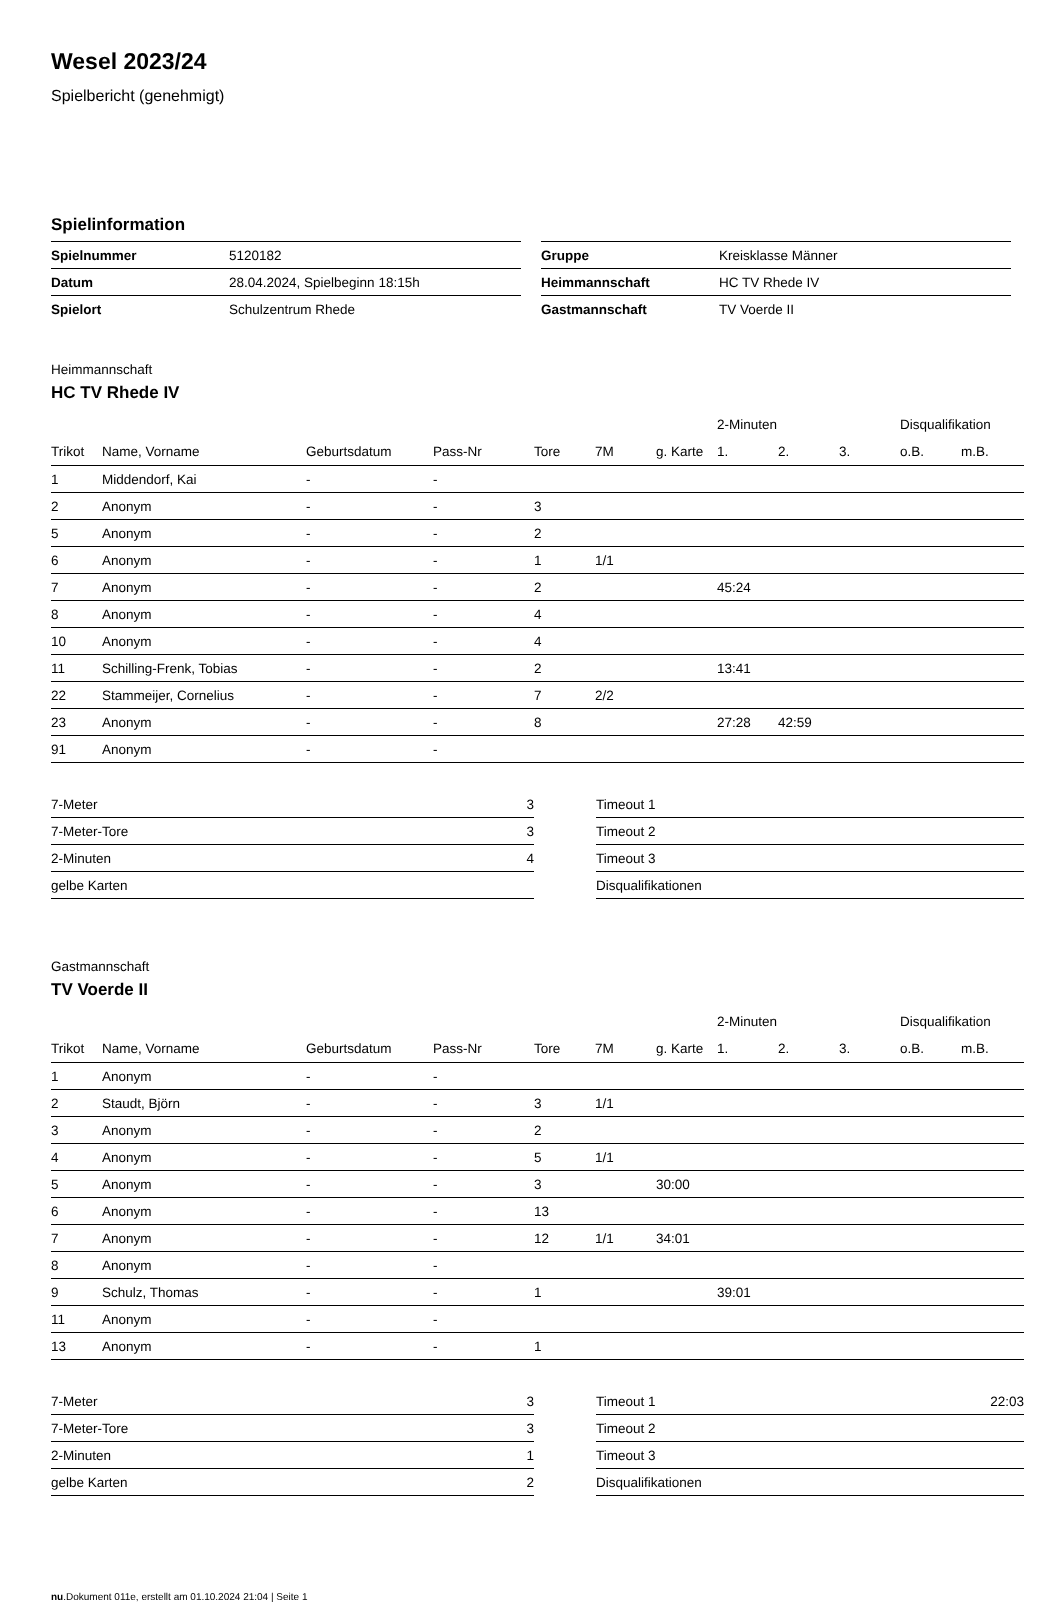Wesel 2023/24
Spielbericht (genehmigt)
Spielinformation
| Spielnummer | 5120182 |
| Datum | 28.04.2024, Spielbeginn 18:15h |
| Spielort | Schulzentrum Rhede |
| Gruppe | Kreisklasse Männer |
| Heimmannschaft | HC TV Rhede IV |
| Gastmannschaft | TV Voerde II |
Heimmannschaft
HC TV Rhede IV
| | | | | | | | 2-Minuten | | | Disqualifikation | |
| --- | --- | --- | --- | --- | --- | --- | --- | --- | --- | --- | --- |
| Trikot | Name, Vorname | Geburtsdatum | Pass-Nr | Tore | 7M | g. Karte | 1. | 2. | 3. | o.B. | m.B. |
| 1 | Middendorf, Kai | - | - | | | | | | | | |
| 2 | Anonym | - | - | 3 | | | | | | | |
| 5 | Anonym | - | - | 2 | | | | | | | |
| 6 | Anonym | - | - | 1 | 1/1 | | | | | | |
| 7 | Anonym | - | - | 2 | | | 45:24 | | | | |
| 8 | Anonym | - | - | 4 | | | | | | | |
| 10 | Anonym | - | - | 4 | | | | | | | |
| 11 | Schilling-Frenk, Tobias | - | - | 2 | | | 13:41 | | | | |
| 22 | Stammeijer, Cornelius | - | - | 7 | 2/2 | | | | | | |
| 23 | Anonym | - | - | 8 | | | 27:28 | 42:59 | | | |
| 91 | Anonym | - | - | | | | | | | | |
| 7-Meter | 3 |
| 7-Meter-Tore | 3 |
| 2-Minuten | 4 |
| gelbe Karten | |
| Timeout 1 | |
| Timeout 2 | |
| Timeout 3 | |
| Disqualifikationen | |
Gastmannschaft
TV Voerde II
| | | | | | | | 2-Minuten | | | Disqualifikation | |
| --- | --- | --- | --- | --- | --- | --- | --- | --- | --- | --- | --- |
| Trikot | Name, Vorname | Geburtsdatum | Pass-Nr | Tore | 7M | g. Karte | 1. | 2. | 3. | o.B. | m.B. |
| 1 | Anonym | - | - | | | | | | | | |
| 2 | Staudt, Björn | - | - | 3 | 1/1 | | | | | | |
| 3 | Anonym | - | - | 2 | | | | | | | |
| 4 | Anonym | - | - | 5 | 1/1 | | | | | | |
| 5 | Anonym | - | - | 3 | | 30:00 | | | | | |
| 6 | Anonym | - | - | 13 | | | | | | | |
| 7 | Anonym | - | - | 12 | 1/1 | 34:01 | | | | | |
| 8 | Anonym | - | - | | | | | | | | |
| 9 | Schulz, Thomas | - | - | 1 | | | 39:01 | | | | |
| 11 | Anonym | - | - | | | | | | | | |
| 13 | Anonym | - | - | 1 | | | | | | | |
| 7-Meter | 3 |
| 7-Meter-Tore | 3 |
| 2-Minuten | 1 |
| gelbe Karten | 2 |
| Timeout 1 | 22:03 |
| Timeout 2 | |
| Timeout 3 | |
| Disqualifikationen | |
nu.Dokument 011e, erstellt am 01.10.2024 21:04 | Seite 1